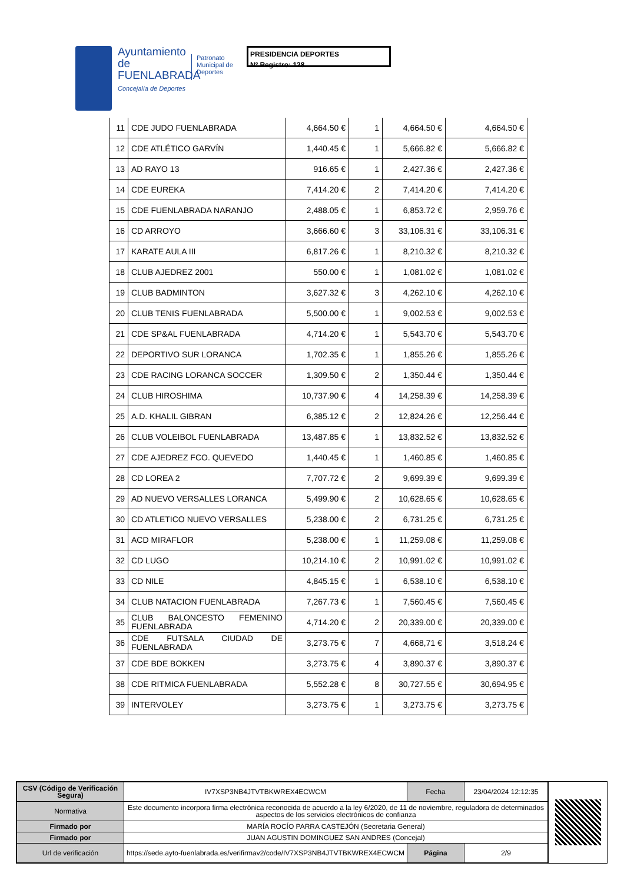Ayuntamiento de FUENLABRADA
Concejalía de Deportes
Patronato Municipal de Deportes
PRESIDENCIA DEPORTES
Nº Registro: 128
| 11 | CDE JUDO FUENLABRADA | 4,664.50 € | 1 | 4,664.50 € | 4,664.50 € |
| 12 | CDE ATLÉTICO GARVÍN | 1,440.45 € | 1 | 5,666.82 € | 5,666.82 € |
| 13 | AD RAYO 13 | 916.65 € | 1 | 2,427.36 € | 2,427.36 € |
| 14 | CDE EUREKA | 7,414.20 € | 2 | 7,414.20 € | 7,414.20 € |
| 15 | CDE FUENLABRADA NARANJO | 2,488.05 € | 1 | 6,853.72 € | 2,959.76 € |
| 16 | CD ARROYO | 3,666.60 € | 3 | 33,106.31 € | 33,106.31 € |
| 17 | KARATE AULA III | 6,817.26 € | 1 | 8,210.32 € | 8,210.32 € |
| 18 | CLUB AJEDREZ 2001 | 550.00 € | 1 | 1,081.02 € | 1,081.02 € |
| 19 | CLUB BADMINTON | 3,627.32 € | 3 | 4,262.10 € | 4,262.10 € |
| 20 | CLUB TENIS FUENLABRADA | 5,500.00 € | 1 | 9,002.53 € | 9,002.53 € |
| 21 | CDE SP&AL FUENLABRADA | 4,714.20 € | 1 | 5,543.70 € | 5,543.70 € |
| 22 | DEPORTIVO SUR LORANCA | 1,702.35 € | 1 | 1,855.26 € | 1,855.26 € |
| 23 | CDE RACING LORANCA SOCCER | 1,309.50 € | 2 | 1,350.44 € | 1,350.44 € |
| 24 | CLUB HIROSHIMA | 10,737.90 € | 4 | 14,258.39 € | 14,258.39 € |
| 25 | A.D. KHALIL GIBRAN | 6,385.12 € | 2 | 12,824.26 € | 12,256.44 € |
| 26 | CLUB VOLEIBOL FUENLABRADA | 13,487.85 € | 1 | 13,832.52 € | 13,832.52 € |
| 27 | CDE AJEDREZ FCO. QUEVEDO | 1,440.45 € | 1 | 1,460.85 € | 1,460.85 € |
| 28 | CD LOREA 2 | 7,707.72 € | 2 | 9,699.39 € | 9,699.39 € |
| 29 | AD NUEVO VERSALLES LORANCA | 5,499.90 € | 2 | 10,628.65 € | 10,628.65 € |
| 30 | CD ATLETICO NUEVO VERSALLES | 5,238.00 € | 2 | 6,731.25 € | 6,731.25 € |
| 31 | ACD MIRAFLOR | 5,238.00 € | 1 | 11,259.08 € | 11,259.08 € |
| 32 | CD LUGO | 10,214.10 € | 2 | 10,991.02 € | 10,991.02 € |
| 33 | CD NILE | 4,845.15 € | 1 | 6,538.10 € | 6,538.10 € |
| 34 | CLUB NATACION FUENLABRADA | 7,267.73 € | 1 | 7,560.45 € | 7,560.45 € |
| 35 | CLUB BALONCESTO FEMENINO FUENLABRADA | 4,714.20 € | 2 | 20,339.00 € | 20,339.00 € |
| 36 | CDE FUTSALA CIUDAD DE FUENLABRADA | 3,273.75 € | 7 | 4,668,71 € | 3,518.24 € |
| 37 | CDE BDE BOKKEN | 3,273.75 € | 4 | 3,890.37 € | 3,890.37 € |
| 38 | CDE RITMICA FUENLABRADA | 5,552.28 € | 8 | 30,727.55 € | 30,694.95 € |
| 39 | INTERVOLEY | 3,273.75 € | 1 | 3,273.75 € | 3,273.75 € |
| CSV (Código de Verificación Segura) | IV7XSP3NB4JTVTBKWREX4ECWCM | Fecha | 23/04/2024 12:12:35 |
| Normativa | Este documento incorpora firma electrónica reconocida de acuerdo a la ley 6/2020, de 11 de noviembre, reguladora de determinados aspectos de los servicios electrónicos de confianza | | |
| Firmado por | MARÍA ROCÍO PARRA CASTEJÓN (Secretaria General) | | |
| Firmado por | JUAN AGUSTIN DOMINGUEZ SAN ANDRES (Concejal) | | |
| Url de verificación | https://sede.ayto-fuenlabrada.es/verifirmav2/code/IV7XSP3NB4JTVTBKWREX4ECWCM | Página | 2/9 |